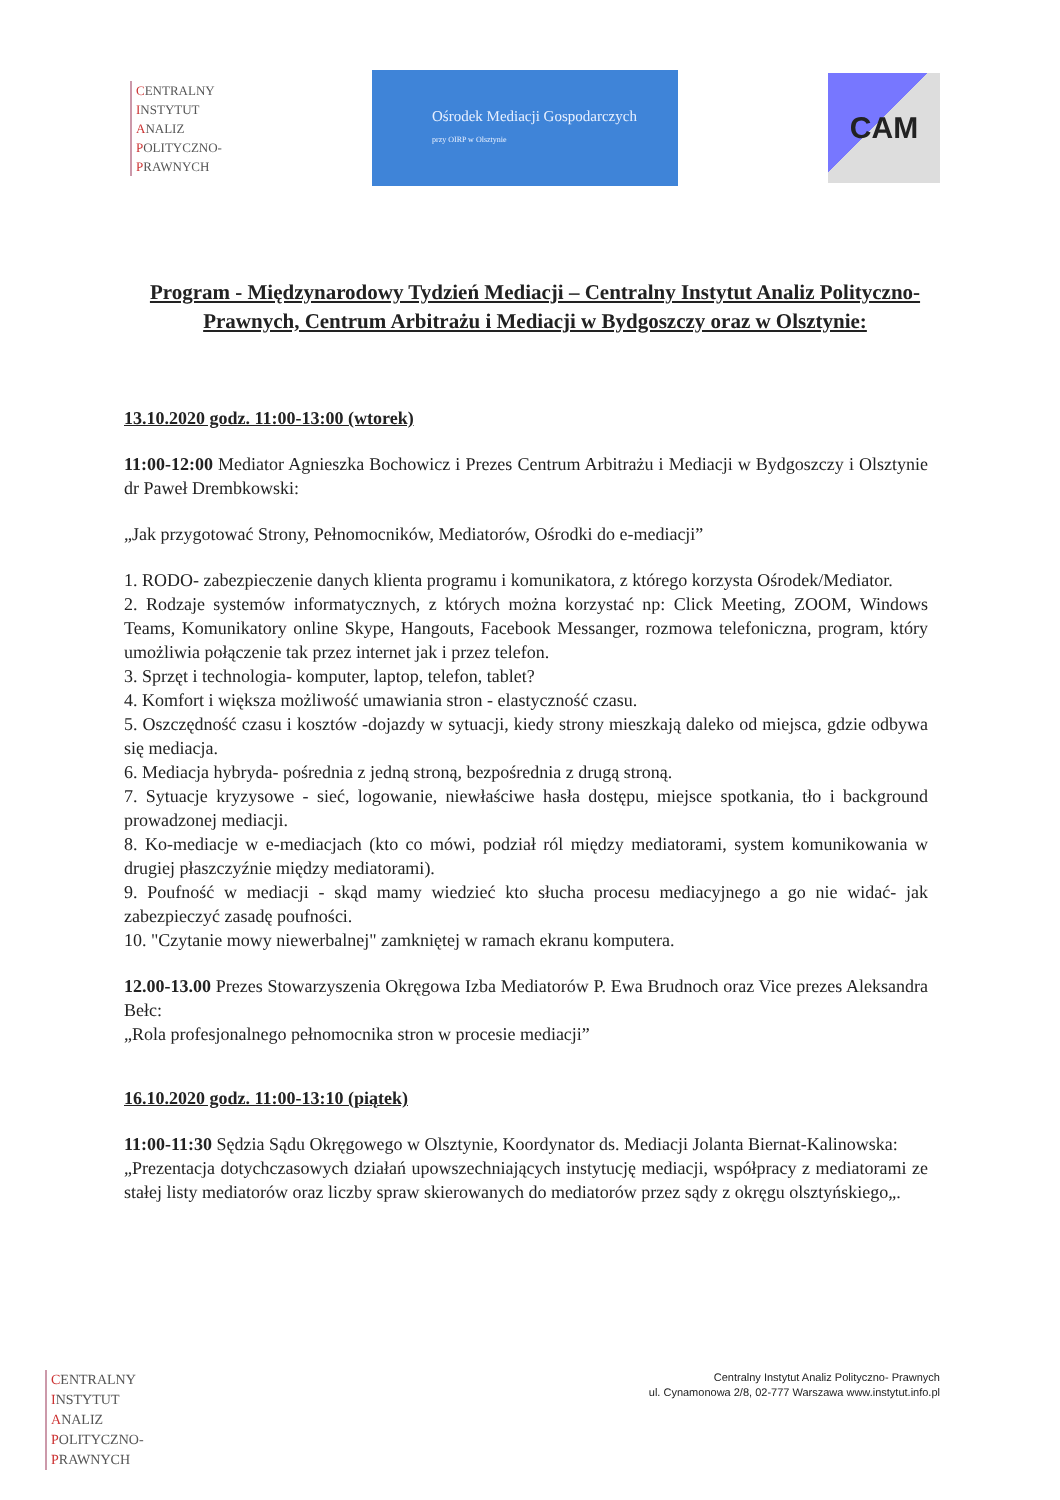CENTRALNY
INSTYTUT
ANALIZ
POLITYCZNO-
PRAWNYCH
Ośrodek Mediacji Gospodarczych
przy OIRP w Olsztynie
CAM
Program - Międzynarodowy Tydzień Mediacji – Centralny Instytut Analiz Polityczno-Prawnych, Centrum Arbitrażu i Mediacji w Bydgoszczy oraz w Olsztynie:
13.10.2020 godz. 11:00-13:00 (wtorek)
11:00-12:00 Mediator Agnieszka Bochowicz i Prezes Centrum Arbitrażu i Mediacji w Bydgoszczy i Olsztynie dr Paweł Drembkowski:
„Jak przygotować Strony, Pełnomocników, Mediatorów, Ośrodki do e-mediacji”
1. RODO- zabezpieczenie danych klienta programu i komunikatora, z którego korzysta Ośrodek/Mediator.
2. Rodzaje systemów informatycznych, z których można korzystać np: Click Meeting, ZOOM, Windows Teams, Komunikatory online Skype, Hangouts, Facebook Messanger, rozmowa telefoniczna, program, który umożliwia połączenie tak przez internet jak i przez telefon.
3. Sprzęt i technologia- komputer, laptop, telefon, tablet?
4. Komfort i większa możliwość umawiania stron - elastyczność czasu.
5. Oszczędność czasu i kosztów -dojazdy w sytuacji, kiedy strony mieszkają daleko od miejsca, gdzie odbywa się mediacja.
6. Mediacja hybryda- pośrednia z jedną stroną, bezpośrednia z drugą stroną.
7. Sytuacje kryzysowe - sieć, logowanie, niewłaściwe hasła dostępu, miejsce spotkania, tło i background prowadzonej mediacji.
8. Ko-mediacje w e-mediacjach (kto co mówi, podział ról między mediatorami, system komunikowania w drugiej płaszczyźnie między mediatorami).
9. Poufność w mediacji - skąd mamy wiedzieć kto słucha procesu mediacyjnego a go nie widać- jak zabezpieczyć zasadę poufności.
10. "Czytanie mowy niewerbalnej" zamkniętej w ramach ekranu komputera.
12.00-13.00 Prezes Stowarzyszenia Okręgowa Izba Mediatorów P. Ewa Brudnoch oraz Vice prezes Aleksandra Bełc:
„Rola profesjonalnego pełnomocnika stron w procesie mediacji”
16.10.2020 godz. 11:00-13:10 (piątek)
11:00-11:30 Sędzia Sądu Okręgowego w Olsztynie, Koordynator ds. Mediacji Jolanta Biernat-Kalinowska:
„Prezentacja dotychczasowych działań upowszechniających instytucję mediacji, współpracy z mediatorami ze stałej listy mediatorów oraz liczby spraw skierowanych do mediatorów przez sądy z okręgu olsztyńskiego„.
CENTRALNY
INSTYTUT
ANALIZ
POLITYCZNO-
PRAWNYCH
Centralny Instytut Analiz Polityczno- Prawnych
ul. Cynamonowa 2/8, 02-777 Warszawa www.instytut.info.pl